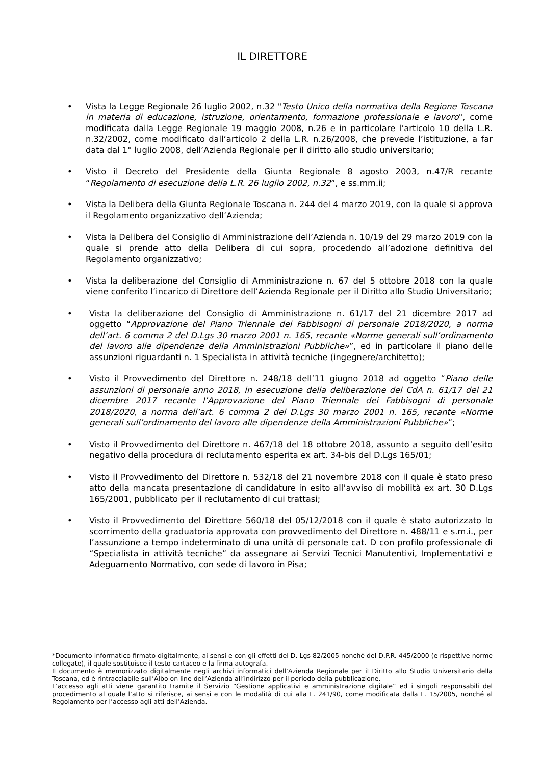IL DIRETTORE
• Vista la Legge Regionale 26 luglio 2002, n.32 "Testo Unico della normativa della Regione Toscana in materia di educazione, istruzione, orientamento, formazione professionale e lavoro", come modificata dalla Legge Regionale 19 maggio 2008, n.26 e in particolare l’articolo 10 della L.R. n.32/2002, come modificato dall’articolo 2 della L.R. n.26/2008, che prevede l’istituzione, a far data dal 1° luglio 2008, dell’Azienda Regionale per il diritto allo studio universitario;
• Visto il Decreto del Presidente della Giunta Regionale 8 agosto 2003, n.47/R recante “Regolamento di esecuzione della L.R. 26 luglio 2002, n.32”, e ss.mm.ii;
• Vista la Delibera della Giunta Regionale Toscana n. 244 del 4 marzo 2019, con la quale si approva il Regolamento organizzativo dell’Azienda;
• Vista la Delibera del Consiglio di Amministrazione dell’Azienda n. 10/19 del 29 marzo 2019 con la quale si prende atto della Delibera di cui sopra, procedendo all’adozione definitiva del Regolamento organizzativo;
• Vista la deliberazione del Consiglio di Amministrazione n. 67 del 5 ottobre 2018 con la quale viene conferito l’incarico di Direttore dell’Azienda Regionale per il Diritto allo Studio Universitario;
• Vista la deliberazione del Consiglio di Amministrazione n. 61/17 del 21 dicembre 2017 ad oggetto “Approvazione del Piano Triennale dei Fabbisogni di personale 2018/2020, a norma dell’art. 6 comma 2 del D.Lgs 30 marzo 2001 n. 165, recante «Norme generali sull’ordinamento del lavoro alle dipendenze della Amministrazioni Pubbliche»”, ed in particolare il piano delle assunzioni riguardanti n. 1 Specialista in attività tecniche (ingegnere/architetto);
• Visto il Provvedimento del Direttore n. 248/18 dell’11 giugno 2018 ad oggetto “Piano delle assunzioni di personale anno 2018, in esecuzione della deliberazione del CdA n. 61/17 del 21 dicembre 2017 recante l’Approvazione del Piano Triennale dei Fabbisogni di personale 2018/2020, a norma dell’art. 6 comma 2 del D.Lgs 30 marzo 2001 n. 165, recante «Norme generali sull’ordinamento del lavoro alle dipendenze della Amministrazioni Pubbliche»”;
• Visto il Provvedimento del Direttore n. 467/18 del 18 ottobre 2018, assunto a seguito dell’esito negativo della procedura di reclutamento esperita ex art. 34-bis del D.Lgs 165/01;
• Visto il Provvedimento del Direttore n. 532/18 del 21 novembre 2018 con il quale è stato preso atto della mancata presentazione di candidature in esito all’avviso di mobilità ex art. 30 D.Lgs 165/2001, pubblicato per il reclutamento di cui trattasi;
• Visto il Provvedimento del Direttore 560/18 del 05/12/2018 con il quale è stato autorizzato lo scorrimento della graduatoria approvata con provvedimento del Direttore n. 488/11 e s.m.i., per l’assunzione a tempo indeterminato di una unità di personale cat. D con profilo professionale di “Specialista in attività tecniche” da assegnare ai Servizi Tecnici Manutentivi, Implementativi e Adeguamento Normativo, con sede di lavoro in Pisa;
*Documento informatico firmato digitalmente, ai sensi e con gli effetti del D. Lgs 82/2005 nonché del D.P.R. 445/2000 (e rispettive norme collegate), il quale sostituisce il testo cartaceo e la firma autografa.
Il documento è memorizzato digitalmente negli archivi informatici dell’Azienda Regionale per il Diritto allo Studio Universitario della Toscana, ed è rintracciabile sull’Albo on line dell’Azienda all’indirizzo per il periodo della pubblicazione.
L’accesso agli atti viene garantito tramite il Servizio “Gestione applicativi e amministrazione digitale” ed i singoli responsabili del procedimento al quale l’atto si riferisce, ai sensi e con le modalità di cui alla L. 241/90, come modificata dalla L. 15/2005, nonché al Regolamento per l’accesso agli atti dell’Azienda.